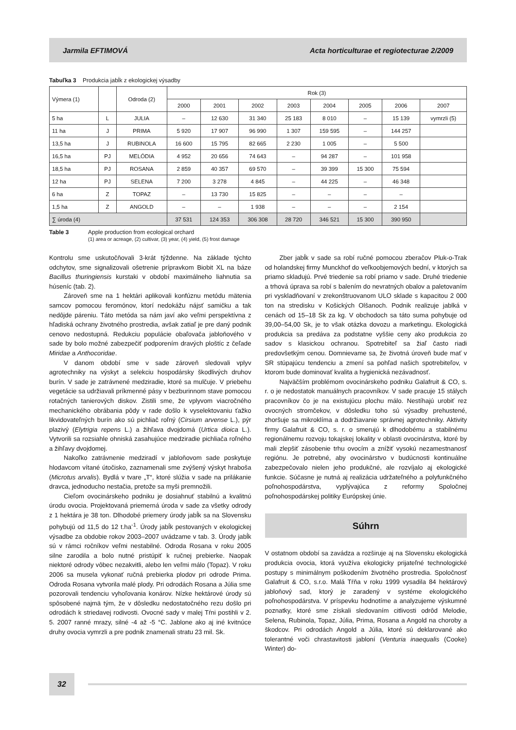Jarmila EFTIMOVÁ Acta horticulturae et regiotecturae 2/2009
Tabuľka 3 Produkcia jabĺk z ekologickej výsadby
| Výmera (1) | | Odroda (2) | Rok (3) | | | | | | | |
| --- | --- | --- | --- | --- | --- | --- | --- | --- | --- | --- |
| | | | 2000 | 2001 | 2002 | 2003 | 2004 | 2005 | 2006 | 2007 |
| 5 ha | L | JULIA | – | 12 630 | 31 340 | 25 183 | 8 010 | – | 15 139 | vymrzli (5) |
| 11 ha | J | PRIMA | 5 920 | 17 907 | 96 990 | 1 307 | 159 595 | – | 144 257 | |
| 13,5 ha | J | RUBINOLA | 16 600 | 15 795 | 82 665 | 2 230 | 1 005 | – | 5 500 | |
| 16,5 ha | PJ | MELÓDIA | 4 952 | 20 656 | 74 643 | – | 94 287 | – | 101 958 | |
| 18,5 ha | PJ | ROSANA | 2 859 | 40 357 | 69 570 | – | 39 399 | 15 300 | 75 594 | |
| 12 ha | PJ | SELENA | 7 200 | 3 278 | 4 845 | – | 44 225 | – | 46 348 | |
| 6 ha | Z | TOPAZ | – | 13 730 | 15 825 | – | – | – | – | |
| 1,5 ha | Z | ANGOLD | – | – | 1 938 | – | – | – | 2 154 | |
| ∑ úroda (4) | | | 37 531 | 124 353 | 306 308 | 28 720 | 346 521 | 15 300 | 390 950 | |
Table 3 Apple production from ecological orchard
(1) area or acreage, (2) cultivar, (3) year, (4) yield, (5) frost damage
Kontrolu sme uskutočňovali 3-krát týždenne. Na základe týchto odchytov, sme signalizovali ošetrenie prípravkom Biobit XL na báze Bacillus thuringiensis kurstaki v období maximálneho liahnutia sa húseníc (tab. 2).
Zároveň sme na 1 hektári aplikovali konfúznu metódu mätenia samcov pomocou feromónov, ktorí nedokážu nájsť samičku a tak nedôjde páreniu. Táto metóda sa nám javí ako veľmi perspektívna z hľadiská ochrany životného prostredia, avšak zatiaľ je pre daný podnik cenovo nedostupná. Redukciu populácie obaľovača jabloňového v sade by bolo možné zabezpečiť podporením dravých ploštíc z čeľade Miridae a Anthocoridae.
V danom období sme v sade zároveň sledovali vplyv agrotechniky na výskyt a selekciu hospodársky škodlivých druhov burín. V sade je zatrávnené medziradie, ktoré sa mulčuje. V priebehu vegetácie sa udržiavali príkmenné pásy v bezburinnom stave pomocou rotačných tanierových diskov. Zistili sme, že vplyvom viacročného mechanického obrábania pôdy v rade došlo k vyselektovaniu ťažko likvidovateľných burín ako sú pichliač roľný (Cirsium arvense L.), pýr plazivý (Elytrigia repens L.) a žihľava dvojdomá (Urtica dioica L.). Vytvorili sa rozsiahle ohniská zasahujúce medziradie pichliača roľného a žihľavy dvojdomej.
Nakoľko zatrávnenie medziradí v jabloňovom sade poskytuje hlodavcom vítané útočisko, zaznamenali sme zvýšený výskyt hraboša (Microtus arvalis). Bydlá v tvare „T“, ktoré slúžia v sade na prilákanie dravca, jednoducho nestačia, pretože sa myši premnožili.
Cieľom ovocinárskeho podniku je dosiahnuť stabilnú a kvalitnú úrodu ovocia. Projektovaná priemerná úroda v sade za všetky odrody z 1 hektára je 38 ton. Dlhodobé priemery úrody jabĺk sa na Slovensku pohybujú od 11,5 do 12 t.ha<sup>-1</sup>. Úrody jabĺk pestovaných v ekologickej výsadbe za obdobie rokov 2003–2007 uvádzame v tab. 3. Úrody jabĺk sú v rámci ročníkov veľmi nestabilné. Odroda Rosana v roku 2005 silne zarodila a bolo nutné pristúpiť k ručnej prebierke. Naopak niektoré odrody vôbec nezakvitli, alebo len veľmi málo (Topaz). V roku 2006 sa musela vykonať ručná prebierka plodov pri odrode Prima. Odroda Rosana vytvorila malé plody. Pri odrodách Rosana a Júlia sme pozorovali tendenciu vyhoľovania konárov. Nízke hektárové úrody sú spôsobené najmä tým, že v dôsledku nedostatočného rezu došlo pri odrodách k striedavej rodivosti. Ovocné sady v malej Tŕni postihli v 2. 5. 2007 ranné mrazy, silné -4 až -5 °C. Jablone ako aj iné kvitnúce druhy ovocia vymrzli a pre podnik znamenali stratu 23 mil. Sk.
Zber jabĺk v sade sa robí ručné pomocou zberačov Pluk-o-Trak od holandskej firmy Munckhof do veľkoobjemových bední, v ktorých sa priamo skladujú. Prvé triedenie sa robí priamo v sade. Druhé triedenie a trhová úprava sa robí s balením do nevratných obalov a paletovaním pri vyskladňovaní v zrekonštruovanom ULO sklade s kapacitou 2 000 ton na stredisku v Košických Olšanoch. Podnik realizuje jablká v cenách od 15–18 Sk za kg. V obchodoch sa táto suma pohybuje od 39,00–54,00 Sk, je to však otázka dovozu a marketingu. Ekologická produkcia sa predáva za podstatne vyššie ceny ako produkcia zo sadov s klasickou ochranou. Spotrebiteľ sa žiaľ často riadi predovšetkým cenou. Domnievame sa, že životná úroveň bude mať v SR stúpajúcu tendenciu a zmení sa pohľad našich spotrebiteľov, v ktorom bude dominovať kvalita a hygienická nezávadnosť.
Najväčším problémom ovocinárskeho podniku Galafruit & CO, s. r. o je nedostatok manuálnych pracovníkov. V sade pracuje 15 stálych pracovníkov čo je na existujúcu plochu málo. Nestíhajú urobiť rez ovocných stromčekov, v dôsledku toho sú výsadby prehustené, zhoršuje sa mikroklíma a dodržiavanie správnej agrotechniky. Aktivity firmy Galafruit & CO, s. r. o smerujú k dlhodobému a stabilnému regionálnemu rozvoju tokajskej lokality v oblasti ovocinárstva, ktoré by mali zlepšiť zásobenie trhu ovocím a znížiť vysokú nezamestnanosť regiónu. Je potrebné, aby ovocinárstvo v budúcnosti kontinuálne zabezpečovalo nielen jeho produkčné, ale rozvíjalo aj ekologické funkcie. Súčasne je nutná aj realizácia udržateľného a polyfunkčného poľnohospodárstva, vyplývajúca z reformy Spoločnej poľnohospodárskej politiky Európskej únie.
Súhrn
V ostatnom období sa zavádza a rozširuje aj na Slovensku ekologická produkcia ovocia, ktorá využíva ekologicky prijateľné technologické postupy s minimálnym poškodením životného prostredia. Spoločnosť Galafruit & CO, s.r.o. Malá Tŕňa v roku 1999 vysadila 84 hektárový jabloňový sad, ktorý je zaradený v systéme ekologického poľnohospodárstva. V príspevku hodnotíme a analyzujeme výskumné poznatky, ktoré sme získali sledovaním citlivosti odrôd Melodie, Selena, Rubinola, Topaz, Júlia, Prima, Rosana a Angold na choroby a škodcov. Pri odrodách Angold a Júlia, ktoré sú deklarované ako tolerantné voči chrastavitosti jabloní (Venturia inaequalis (Cooke) Winter) do-
32